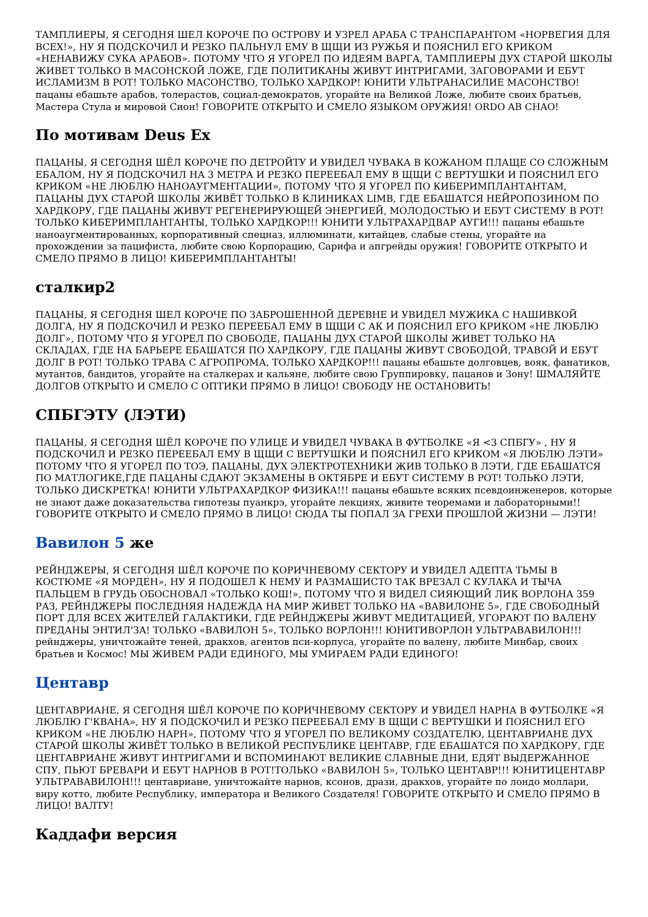ТАМПЛИЕРЫ, Я СЕГОДНЯ ШЕЛ КОРОЧЕ ПО ОСТРОВУ И УЗРЕЛ АРАБА С ТРАНСПАРАНТОМ «НОРВЕГИЯ ДЛЯ ВСЕХ!», НУ Я ПОДСКОЧИЛ И РЕЗКО ПАЛЬНУЛ ЕМУ В ЩЩИ ИЗ РУЖЬЯ И ПОЯСНИЛ ЕГО КРИКОМ «НЕНАВИЖУ СУКА АРАБОВ». ПОТОМУ ЧТО Я УГОРЕЛ ПО ИДЕЯМ ВАРГА, ТАМПЛИЕРЫ ДУХ СТАРОЙ ШКОЛЫ ЖИВЕТ ТОЛЬКО В МАСОНСКОЙ ЛОЖЕ, ГДЕ ПОЛИТИКАНЫ ЖИВУТ ИНТРИГАМИ, ЗАГОВОРАМИ И ЕБУТ ИСЛАМИЗМ В РОТ! ТОЛЬКО МАСОНСТВО, ТОЛЬКО ХАРДКОР! ЮНИТИ УЛЬТРАНАСИЛИЕ МАСОНСТВО! пацаны ебашьте арабов, толерастов, социал-демократов, угорайте на Великой Ложе, любите своих братьев, Мастера Стула и мировой Сион! ГОВОРИТЕ ОТКРЫТО И СМЕЛО ЯЗЫКОМ ОРУЖИЯ! ORDO AB CHAO!
По мотивам Deus Ex
ПАЦАНЫ, Я СЕГОДНЯ ШЁЛ КОРОЧЕ ПО ДЕТРОЙТУ И УВИДЕЛ ЧУВАКА В КОЖАНОМ ПЛАЩЕ СО СЛОЖНЫМ ЕБАЛОМ, НУ Я ПОДСКОЧИЛ НА 3 МЕТРА И РЕЗКО ПЕРЕЕБАЛ ЕМУ В ЩЩИ С ВЕРТУШКИ И ПОЯСНИЛ ЕГО КРИКОМ «НЕ ЛЮБЛЮ НАНОАУГМЕНТАЦИИ», ПОТОМУ ЧТО Я УГОРЕЛ ПО КИБЕРИМПЛАНТАНТАМ, ПАЦАНЫ ДУХ СТАРОЙ ШКОЛЫ ЖИВЁТ ТОЛЬКО В КЛИНИКАХ LIMB, ГДЕ ЕБАШАТСЯ НЕЙРОПОЗИНОМ ПО ХАРДКОРУ, ГДЕ ПАЦАНЫ ЖИВУТ РЕГЕНЕРИРУЮЩЕЙ ЭНЕРГИЕЙ, МОЛОДОСТЬЮ И ЕБУТ СИСТЕМУ В РОТ! ТОЛЬКО КИБЕРИМПЛАНТАНТЫ, ТОЛЬКО ХАРДКОР!!! ЮНИТИ УЛЬТРАХАРДВАР АУГИ!!! пацаны ебашьте наноаугментированных, корпоративный спецназ, иллюминати, китайцев, слабые стены, угорайте на прохождении за пацифиста, любите свою Корпорацию, Сарифа и апгрейды оружия! ГОВОРИТЕ ОТКРЫТО И СМЕЛО ПРЯМО В ЛИЦО! КИБЕРИМПЛАНТАНТЫ!
сталкир2
ПАЦАНЫ, Я СЕГОДНЯ ШЕЛ КОРОЧЕ ПО ЗАБРОШЕННОЙ ДЕРЕВНЕ И УВИДЕЛ МУЖИКА С НАШИВКОЙ ДОЛГА, НУ Я ПОДСКОЧИЛ И РЕЗКО ПЕРЕЕБАЛ ЕМУ В ЩЩИ С АК И ПОЯСНИЛ ЕГО КРИКОМ «НЕ ЛЮБЛЮ ДОЛГ», ПОТОМУ ЧТО Я УГОРЕЛ ПО СВОБОДЕ, ПАЦАНЫ ДУХ СТАРОЙ ШКОЛЫ ЖИВЕТ ТОЛЬКО НА СКЛАДАХ, ГДЕ НА БАРЬЕРЕ ЕБАШАТСЯ ПО ХАРДКОРУ, ГДЕ ПАЦАНЫ ЖИВУТ СВОБОДОЙ, ТРАВОЙ И ЕБУТ ДОЛГ В РОТ! ТОЛЬКО ТРАВА С АГРОПРОМА, ТОЛЬКО ХАРДКОР!!! пацаны ебашьте долговцев, вояк, фанатиков, мутантов, бандитов, угорайте на сталкерах и кальяне, любите свою Группировку, пацанов и Зону! ШМАЛЯЙТЕ ДОЛГОВ ОТКРЫТО И СМЕЛО С ОПТИКИ ПРЯМО В ЛИЦО! СВОБОДУ НЕ ОСТАНОВИТЬ!
СПБГЭТУ (ЛЭТИ)
ПАЦАНЫ, Я СЕГОДНЯ ШЁЛ КОРОЧЕ ПО УЛИЦЕ И УВИДЕЛ ЧУВАКА В ФУТБОЛКЕ «Я <3 СПБГУ» , НУ Я ПОДСКОЧИЛ И РЕЗКО ПЕРЕЕБАЛ ЕМУ В ЩЩИ С ВЕРТУШКИ И ПОЯСНИЛ ЕГО КРИКОМ «Я ЛЮБЛЮ ЛЭТИ» ПОТОМУ ЧТО Я УГОРЕЛ ПО ТОЭ, ПАЦАНЫ, ДУХ ЭЛЕКТРОТЕХНИКИ ЖИВ ТОЛЬКО В ЛЭТИ, ГДЕ ЕБАШАТСЯ ПО МАТЛОГИКЕ,ГДЕ ПАЦАНЫ СДАЮТ ЭКЗАМЕНЫ В ОКТЯБРЕ И ЕБУТ СИСТЕМУ В РОТ! ТОЛЬКО ЛЭТИ, ТОЛЬКО ДИСКРЕТКА! ЮНИТИ УЛЬТРАХАРДКОР ФИЗИКА!!! пацаны ебашьте всяких псевдоинженеров, которые не знают даже доказательства гипотезы пуанкрэ, угорайте лекциях, живите теоремами и лабораторными!! ГОВОРИТЕ ОТКРЫТО И СМЕЛО ПРЯМО В ЛИЦО! СЮДА ТЫ ПОПАЛ ЗА ГРЕХИ ПРОШЛОЙ ЖИЗНИ — ЛЭТИ!
Вавилон 5 же
РЕЙНДЖЕРЫ, Я СЕГОДНЯ ШЁЛ КОРОЧЕ ПО КОРИЧНЕВОМУ СЕКТОРУ И УВИДЕЛ АДЕПТА ТЬМЫ В КОСТЮМЕ «Я МОРДЕН», НУ Я ПОДОШЕЛ К НЕМУ И РАЗМАШИСТО ТАК ВРЕЗАЛ С КУЛАКА И ТЫЧА ПАЛЬЦЕМ В ГРУДЬ ОБОСНОВАЛ «ТОЛЬКО КОШ!», ПОТОМУ ЧТО Я ВИДЕЛ СИЯЮЩИЙ ЛИК ВОРЛОНА 359 РАЗ, РЕЙНДЖЕРЫ ПОСЛЕДНЯЯ НАДЕЖДА НА МИР ЖИВЕТ ТОЛЬКО НА «ВАВИЛОНЕ 5», ГДЕ СВОБОДНЫЙ ПОРТ ДЛЯ ВСЕХ ЖИТЕЛЕЙ ГАЛАКТИКИ, ГДЕ РЕЙНДЖЕРЫ ЖИВУТ МЕДИТАЦИЕЙ, УГОРАЮТ ПО ВАЛЕНУ ПРЕДАНЫ ЭНТИЛ'ЗА! ТОЛЬКО «ВАВИЛОН 5», ТОЛЬКО ВОРЛОН!!! ЮНИТИВОРЛОН УЛЬТРАВАВИЛОН!!! рейнджеры, уничтожайте теней, дракхов, агентов пси-корпуса, угорайте по валену, любите Минбар, своих братьев и Космос! МЫ ЖИВЕМ РАДИ ЕДИНОГО, МЫ УМИРАЕМ РАДИ ЕДИНОГО!
Центавр
ЦЕНТАВРИАНЕ, Я СЕГОДНЯ ШЁЛ КОРОЧЕ ПО КОРИЧНЕВОМУ СЕКТОРУ И УВИДЕЛ НАРНА В ФУТБОЛКЕ «Я ЛЮБЛЮ Г'КВАНА», НУ Я ПОДСКОЧИЛ И РЕЗКО ПЕРЕЕБАЛ ЕМУ В ЩЩИ С ВЕРТУШКИ И ПОЯСНИЛ ЕГО КРИКОМ «НЕ ЛЮБЛЮ НАРН», ПОТОМУ ЧТО Я УГОРЕЛ ПО ВЕЛИКОМУ СОЗДАТЕЛЮ, ЦЕНТАВРИАНЕ ДУХ СТАРОЙ ШКОЛЫ ЖИВЁТ ТОЛЬКО В ВЕЛИКОЙ РЕСПУБЛИКЕ ЦЕНТАВР, ГДЕ ЕБАШАТСЯ ПО ХАРДКОРУ, ГДЕ ЦЕНТАВРИАНЕ ЖИВУТ ИНТРИГАМИ И ВСПОМИНАЮТ ВЕЛИКИЕ СЛАВНЫЕ ДНИ, ЕДЯТ ВЫДЕРЖАННОЕ СПУ, ПЬЮТ БРЕВАРИ И ЕБУТ НАРНОВ В РОТ!ТОЛЬКО «ВАВИЛОН 5», ТОЛЬКО ЦЕНТАВР!!! ЮНИТИЦЕНТАВР УЛЬТРАВАВИЛОН!!! центавриане, уничтожайте нарнов, ксонов, дрази, дракхов, угорайте по лондо моллари, виру котто, любите Республику, императора и Великого Создателя! ГОВОРИТЕ ОТКРЫТО И СМЕЛО ПРЯМО В ЛИЦО! ВАЛТУ!
Каддафи версия